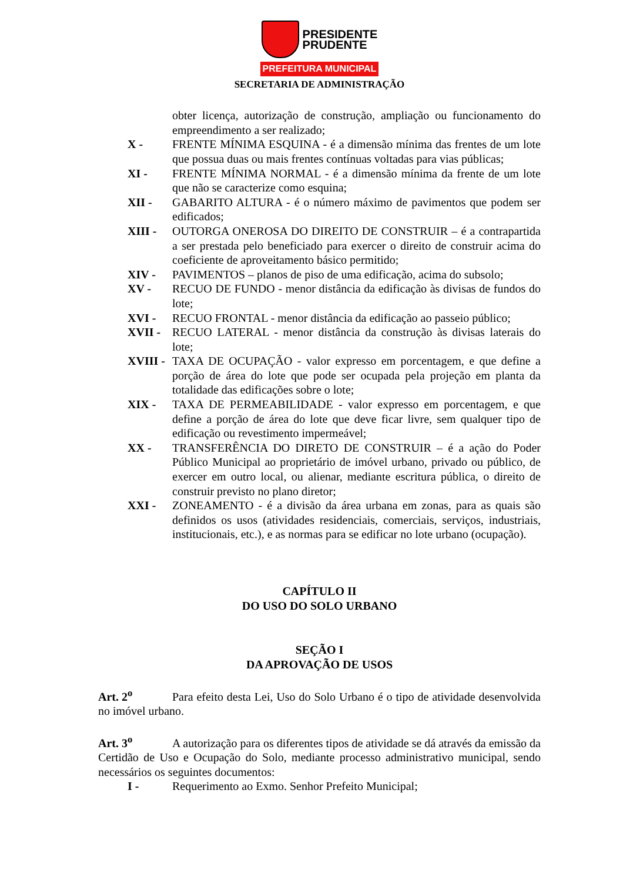PRESIDENTE
PRUDENTE
PREFEITURA MUNICIPAL
SECRETARIA DE ADMINISTRAÇÃO
obter licença, autorização de construção, ampliação ou funcionamento do empreendimento a ser realizado;
X - FRENTE MÍNIMA ESQUINA - é a dimensão mínima das frentes de um lote que possua duas ou mais frentes contínuas voltadas para vias públicas;
XI - FRENTE MÍNIMA NORMAL - é a dimensão mínima da frente de um lote que não se caracterize como esquina;
XII - GABARITO ALTURA - é o número máximo de pavimentos que podem ser edificados;
XIII - OUTORGA ONEROSA DO DIREITO DE CONSTRUIR – é a contrapartida a ser prestada pelo beneficiado para exercer o direito de construir acima do coeficiente de aproveitamento básico permitido;
XIV - PAVIMENTOS – planos de piso de uma edificação, acima do subsolo;
XV - RECUO DE FUNDO - menor distância da edificação às divisas de fundos do lote;
XVI - RECUO FRONTAL - menor distância da edificação ao passeio público;
XVII - RECUO LATERAL - menor distância da construção às divisas laterais do lote;
XVIII - TAXA DE OCUPAÇÃO - valor expresso em porcentagem, e que define a porção de área do lote que pode ser ocupada pela projeção em planta da totalidade das edificações sobre o lote;
XIX - TAXA DE PERMEABILIDADE - valor expresso em porcentagem, e que define a porção de área do lote que deve ficar livre, sem qualquer tipo de edificação ou revestimento impermeável;
XX - TRANSFERÊNCIA DO DIRETO DE CONSTRUIR – é a ação do Poder Público Municipal ao proprietário de imóvel urbano, privado ou público, de exercer em outro local, ou alienar, mediante escritura pública, o direito de construir previsto no plano diretor;
XXI - ZONEAMENTO - é a divisão da área urbana em zonas, para as quais são definidos os usos (atividades residenciais, comerciais, serviços, industriais, institucionais, etc.), e as normas para se edificar no lote urbano (ocupação).
CAPÍTULO II
DO USO DO SOLO URBANO
SEÇÃO I
DA APROVAÇÃO DE USOS
Art. 2<sup>o</sup> Para efeito desta Lei, Uso do Solo Urbano é o tipo de atividade desenvolvida no imóvel urbano.
Art. 3<sup>o</sup> A autorização para os diferentes tipos de atividade se dá através da emissão da Certidão de Uso e Ocupação do Solo, mediante processo administrativo municipal, sendo necessários os seguintes documentos:
I - Requerimento ao Exmo. Senhor Prefeito Municipal;